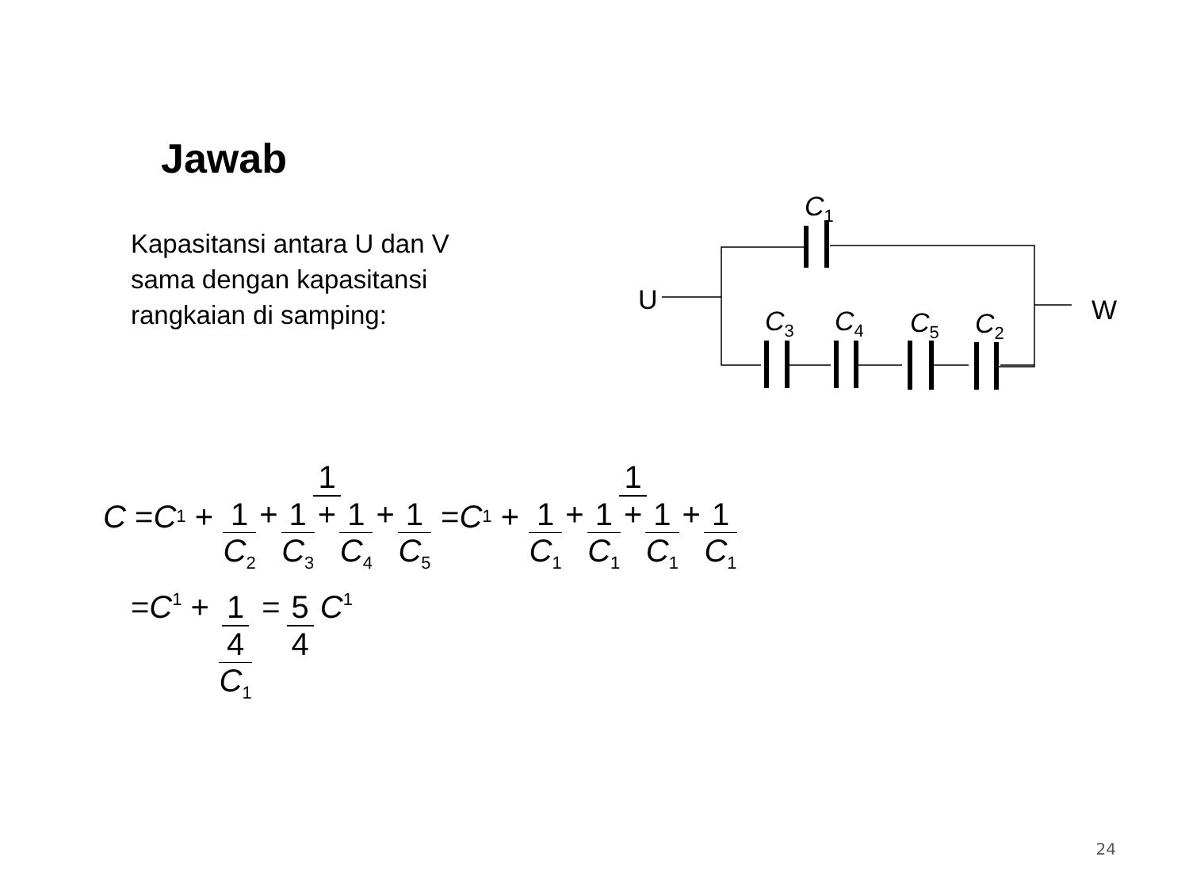Jawab
Kapasitansi antara U dan V
sama dengan kapasitansi
rangkaian di samping:
C1
U
W
C3
C4
C5
C2
C = C<sub>1</sub> + 1 1 C<sub>2</sub> + 1 C<sub>3</sub> + 1 C<sub>4</sub> + 1 C<sub>5</sub> = C<sub>1</sub> + 1 1 C<sub>1</sub> + 1 C<sub>1</sub> + 1 C<sub>1</sub> + 1 C<sub>1</sub>
= C<sub>1</sub> + 1 4 C<sub>1</sub> = 5 4 C<sub>1</sub>
24